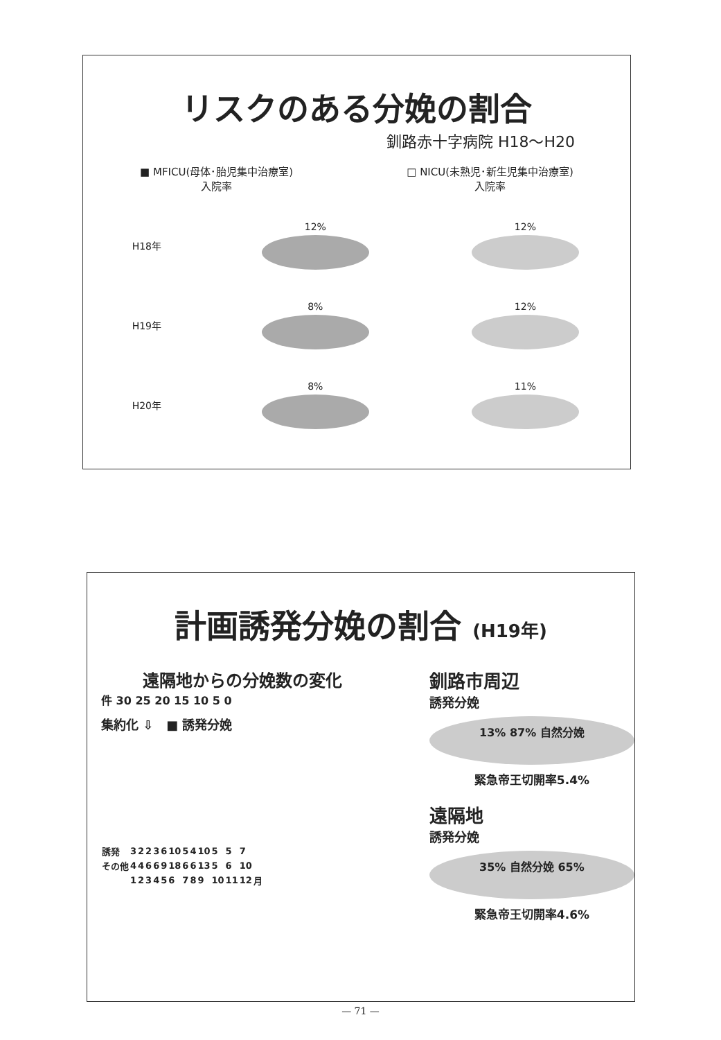リスクのある分娩の割合
釧路赤十字病院 H18～H20
■ MFICU(母体･胎児集中治療室)
入院率
□ NICU(未熟児･新生児集中治療室)
入院率
H18年 12% 12%
H19年 8% 12%
H20年 8% 11%
計画誘発分娩の割合 (H19年)
遠隔地からの分娩数の変化
件 30 25 20 15 10 5 0
集約化 ⇩ ■ 誘発分娩
| 誘発 | 3 | 2 | 2 | 3 | 6 | 10 | 5 | 4 | 10 | 5 | 5 | 7 | |
| その他 | 4 | 4 | 6 | 6 | 9 | 18 | 6 | 6 | 13 | 5 | 6 | 10 | |
| | 1 | 2 | 3 | 4 | 5 | 6 | 7 | 8 | 9 | 10 | 11 | 12 | 月 |
釧路市周辺
誘発分娩
13% 87% 自然分娩
緊急帝王切開率5.4%
遠隔地
誘発分娩
35% 自然分娩 65%
緊急帝王切開率4.6%
— 71 —